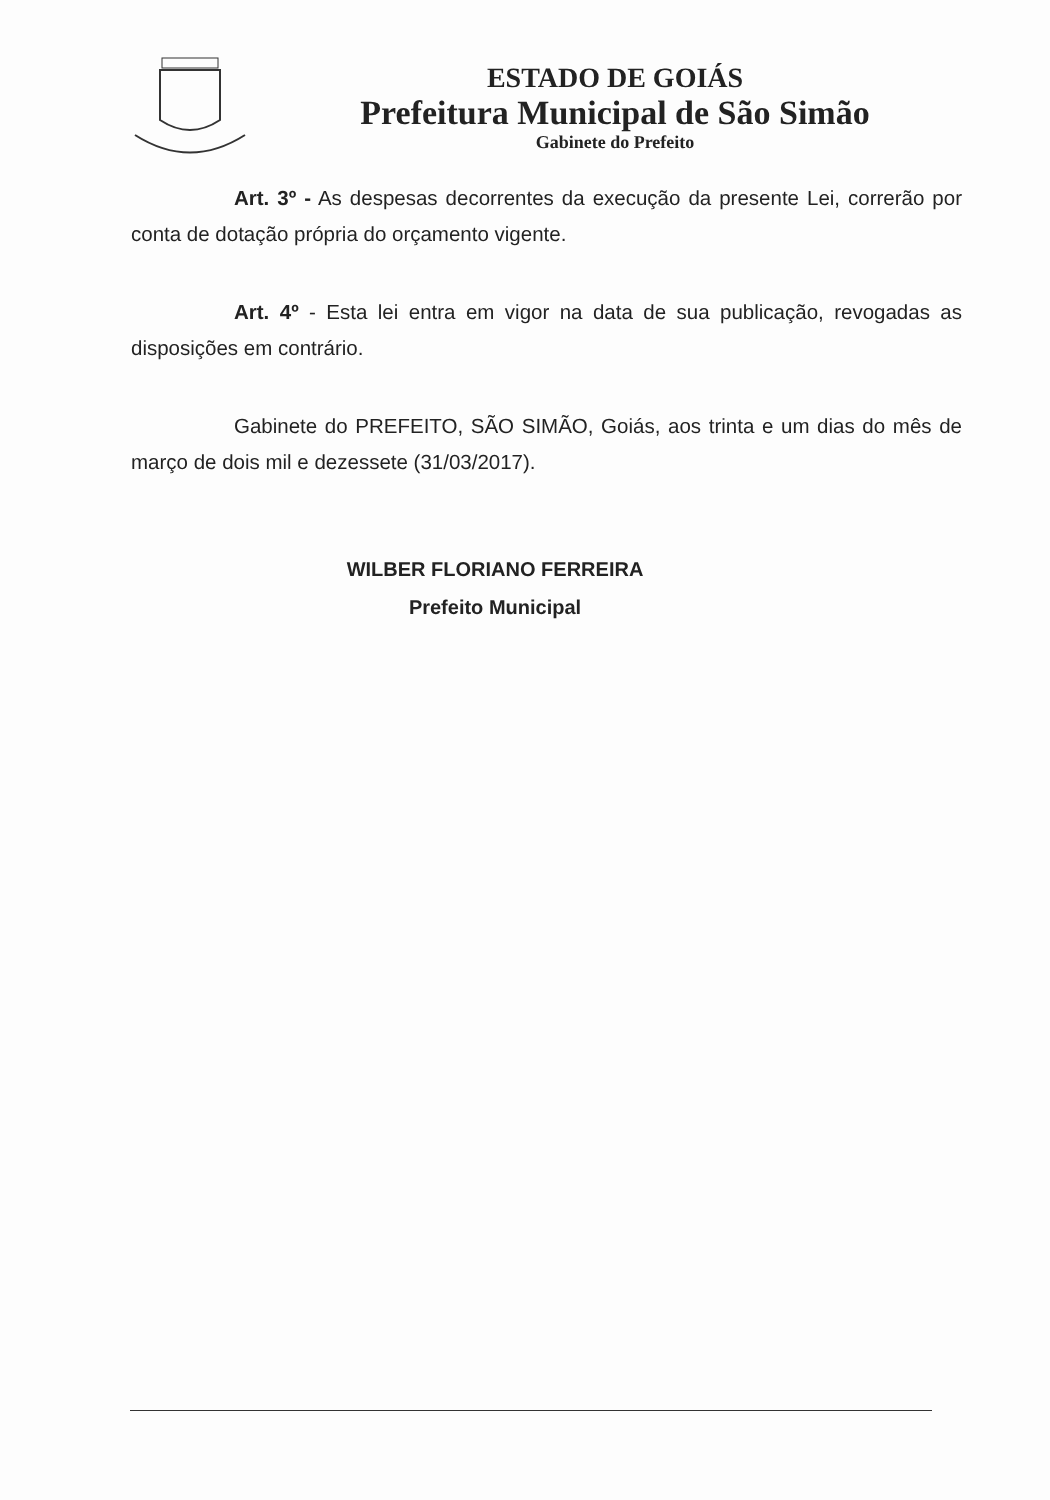ESTADO DE GOIÁS
Prefeitura Municipal de São Simão
Gabinete do Prefeito
Art. 3º - As despesas decorrentes da execução da presente Lei, correrão por conta de dotação própria do orçamento vigente.
Art. 4º - Esta lei entra em vigor na data de sua publicação, revogadas as disposições em contrário.
Gabinete do PREFEITO, SÃO SIMÃO, Goiás, aos trinta e um dias do mês de março de dois mil e dezessete (31/03/2017).
WILBER FLORIANO FERREIRA
Prefeito Municipal